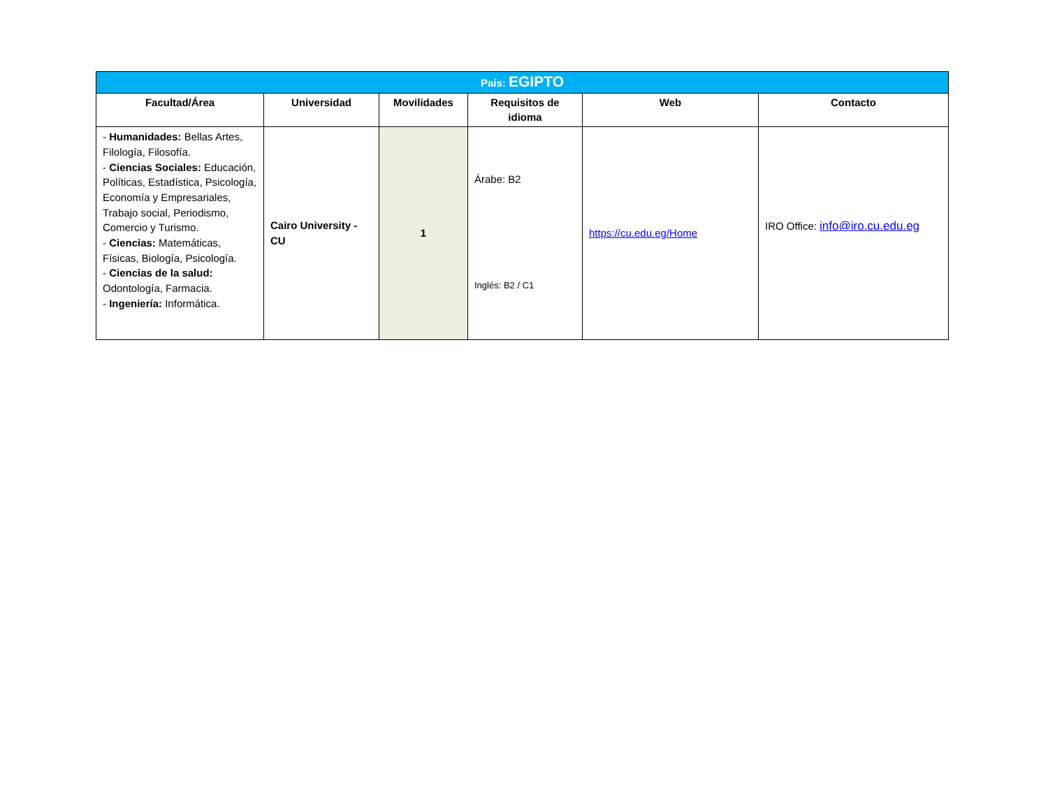| País: EGIPTO | | | | | |
| --- | --- | --- | --- | --- | --- |
| Facultad/Área | Universidad | Movilidades | Requisitos de idioma | Web | Contacto |
| - Humanidades: Bellas Artes, Filología, Filosofía. - Ciencias Sociales: Educación, Políticas, Estadística, Psicología, Economía y Empresariales, Trabajo social, Periodismo, Comercio y Turismo. - Ciencias: Matemáticas, Físicas, Biología, Psicología. - Ciencias de la salud: Odontología, Farmacia. - Ingeniería: Informática. | Cairo University - CU | 1 | Árabe: B2 Inglés: B2 / C1 | https://cu.edu.eg/Home | IRO Office: info@iro.cu.edu.eg |